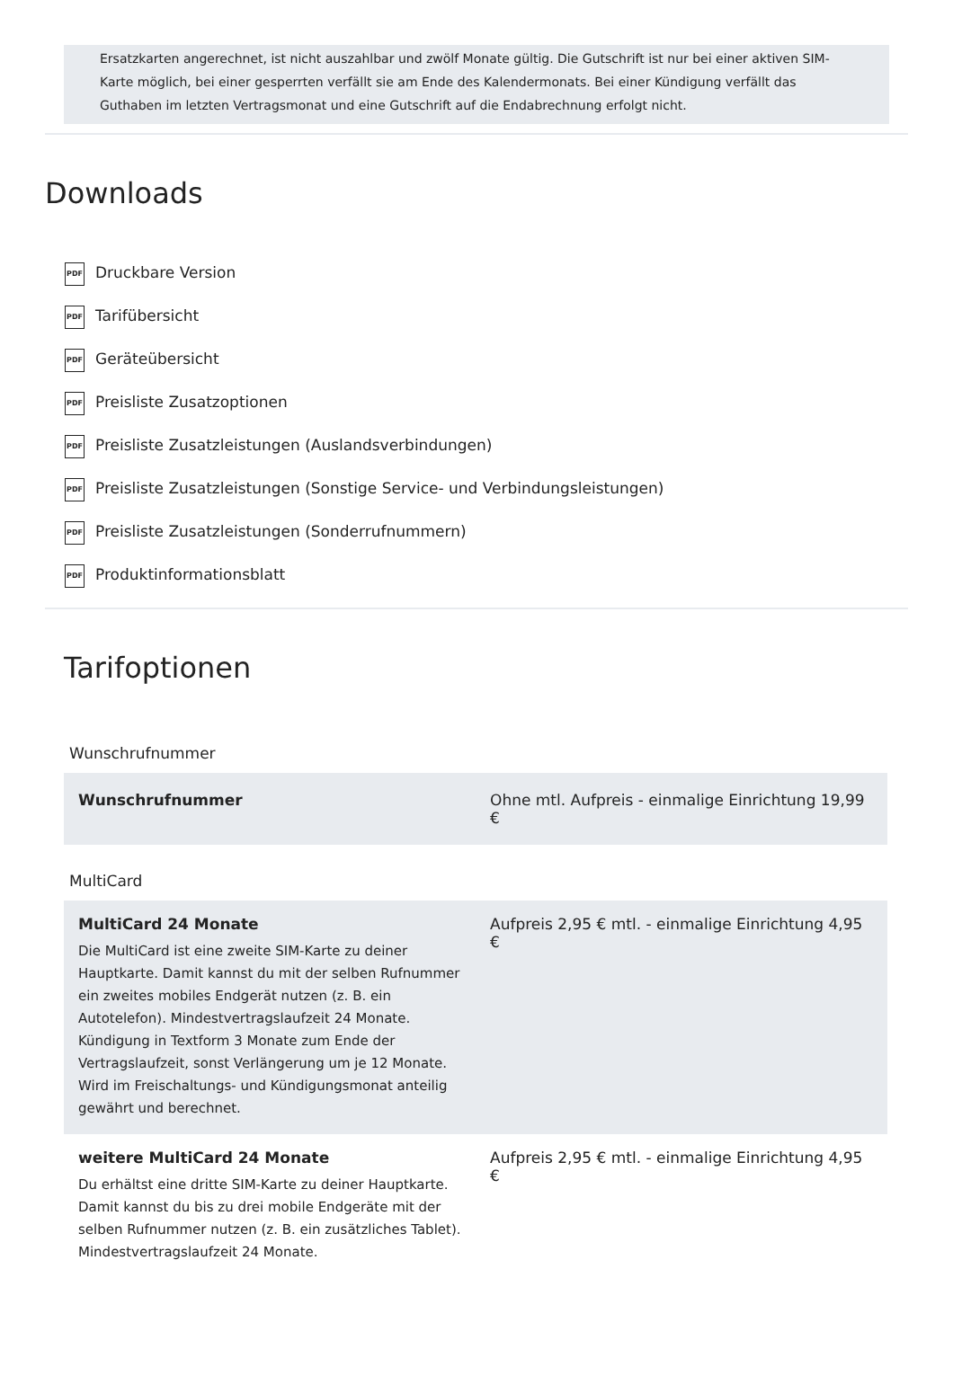Ersatzkarten angerechnet, ist nicht auszahlbar und zwölf Monate gültig. Die Gutschrift ist nur bei einer aktiven SIM-Karte möglich, bei einer gesperrten verfällt sie am Ende des Kalendermonats. Bei einer Kündigung verfällt das Guthaben im letzten Vertragsmonat und eine Gutschrift auf die Endabrechnung erfolgt nicht.
Downloads
PDF Druckbare Version
PDF Tarifübersicht
PDF Geräteübersicht
PDF Preisliste Zusatzoptionen
PDF Preisliste Zusatzleistungen (Auslandsverbindungen)
PDF Preisliste Zusatzleistungen (Sonstige Service- und Verbindungsleistungen)
PDF Preisliste Zusatzleistungen (Sonderrufnummern)
PDF Produktinformationsblatt
Tarifoptionen
Wunschrufnummer
| Wunschrufnummer | Ohne mtl. Aufpreis - einmalige Einrichtung 19,99 € |
MultiCard
| MultiCard 24 Monate Die MultiCard ist eine zweite SIM-Karte zu deiner Hauptkarte. Damit kannst du mit der selben Rufnummer ein zweites mobiles Endgerät nutzen (z. B. ein Autotelefon). Mindestvertragslaufzeit 24 Monate. Kündigung in Textform 3 Monate zum Ende der Vertragslaufzeit, sonst Verlängerung um je 12 Monate. Wird im Freischaltungs- und Kündigungsmonat anteilig gewährt und berechnet. | Aufpreis 2,95 € mtl. - einmalige Einrichtung 4,95 € |
| weitere MultiCard 24 Monate Du erhältst eine dritte SIM-Karte zu deiner Hauptkarte. Damit kannst du bis zu drei mobile Endgeräte mit der selben Rufnummer nutzen (z. B. ein zusätzliches Tablet). Mindestvertragslaufzeit 24 Monate. | Aufpreis 2,95 € mtl. - einmalige Einrichtung 4,95 € |